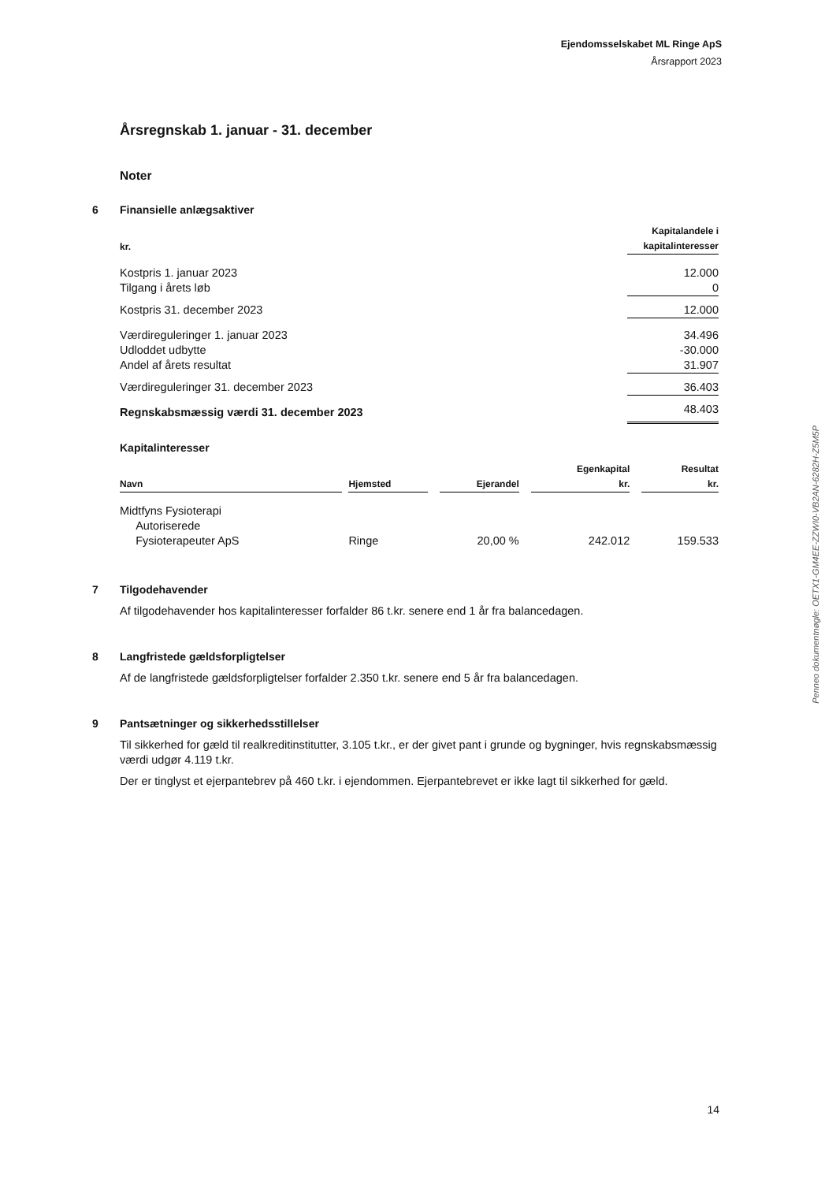Ejendomsselskabet ML Ringe ApS
Årsrapport 2023
Årsregnskab 1. januar - 31. december
Noter
6
Finansielle anlægsaktiver
| kr. | Kapitalandele i kapitalinteresser |
| --- | --- |
| Kostpris 1. januar 2023 | 12.000 |
| Tilgang i årets løb | 0 |
| Kostpris 31. december 2023 | 12.000 |
| Værdireguleringer 1. januar 2023 | 34.496 |
| Udloddet udbytte | -30.000 |
| Andel af årets resultat | 31.907 |
| Værdireguleringer 31. december 2023 | 36.403 |
| Regnskabsmæssig værdi 31. december 2023 | 48.403 |
Kapitalinteresser
| Navn | | Hjemsted | | Ejerandel | | Egenkapital kr. | | Resultat kr. |
| --- | --- | --- | --- | --- | --- | --- | --- | --- |
| Midtfyns Fysioterapi Autoriserede Fysioterapeuter ApS | | Ringe | | 20,00 % | | 242.012 | | 159.533 |
7
Tilgodehavender
Af tilgodehavender hos kapitalinteresser forfalder 86 t.kr. senere end 1 år fra balancedagen.
8
Langfristede gældsforpligtelser
Af de langfristede gældsforpligtelser forfalder 2.350 t.kr. senere end 5 år fra balancedagen.
9
Pantsætninger og sikkerhedsstillelser
Til sikkerhed for gæld til realkreditinstitutter, 3.105 t.kr., er der givet pant i grunde og bygninger, hvis regnskabsmæssig værdi udgør 4.119 t.kr.
Der er tinglyst et ejerpantebrev på 460 t.kr. i ejendommen. Ejerpantebrevet er ikke lagt til sikkerhed for gæld.
Penneo dokumentnøgle: OETX1-GM4EE-ZZWI0-VB2AN-6282H-Z5M5P
14